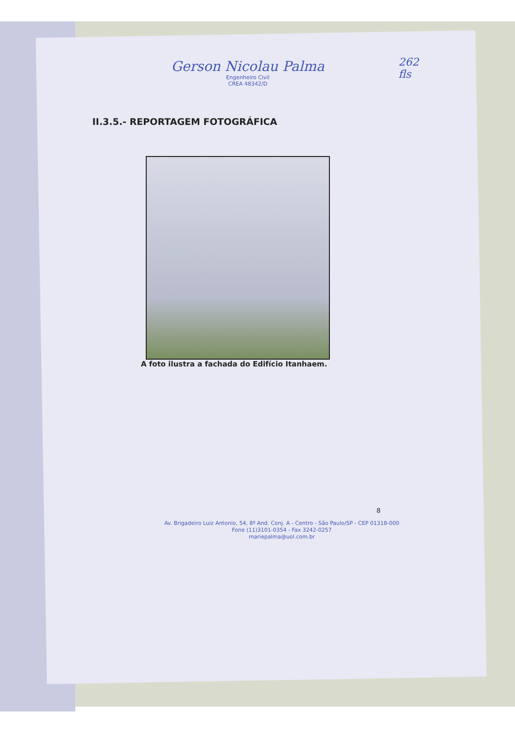262
fls
Gerson Nicolau Palma
Engenheiro Civil
CREA 48342/D
II.3.5.- REPORTAGEM FOTOGRÁFICA
A foto ilustra a fachada do Edifício Itanhaem.
8
Av. Brigadeiro Luiz Antonio, 54, 8º And. Conj. A - Centro - São Paulo/SP - CEP 01318-000
Fone (11)3101-0354 - Fax 3242-0257
mariepalma@uol.com.br